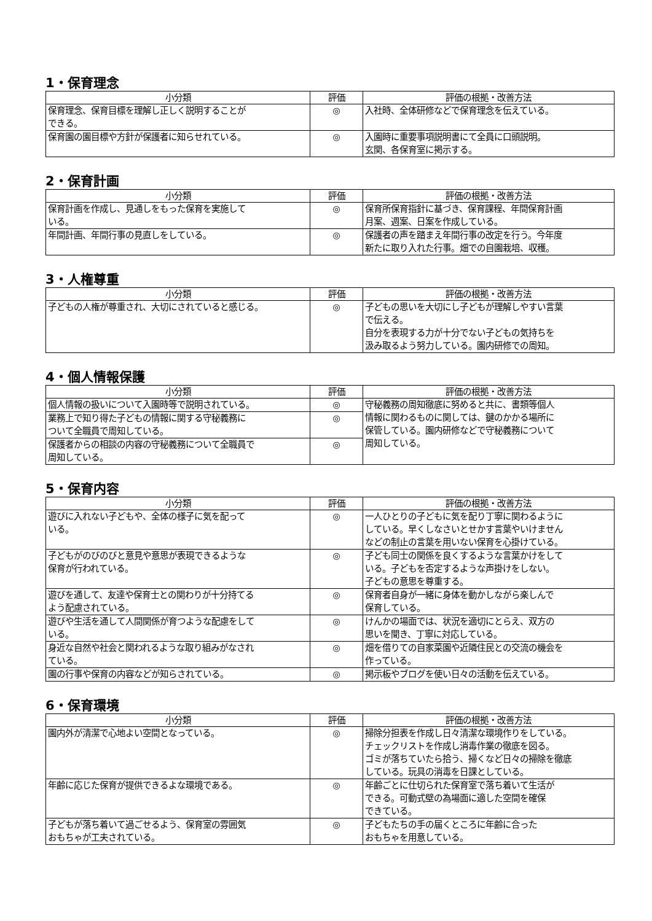1・保育理念
| 小分類 | 評価 | 評価の根拠・改善方法 |
| --- | --- | --- |
| 保育理念、保育目標を理解し正しく説明することが できる。 | ◎ | 入社時、全体研修などで保育理念を伝えている。 |
| 保育園の園目標や方針が保護者に知らせれている。 | ◎ | 入園時に重要事項説明書にて全員に口頭説明。 玄関、各保育室に掲示する。 |
2・保育計画
| 小分類 | 評価 | 評価の根拠・改善方法 |
| --- | --- | --- |
| 保育計画を作成し、見通しをもった保育を実施して いる。 | ◎ | 保育所保育指針に基づき、保育課程、年間保育計画 月案、週案、日案を作成している。 |
| 年間計画、年間行事の見直しをしている。 | ◎ | 保護者の声を踏まえ年間行事の改定を行う。今年度 新たに取り入れた行事。畑での自園栽培、収穫。 |
3・人権尊重
| 小分類 | 評価 | 評価の根拠・改善方法 |
| --- | --- | --- |
| 子どもの人権が尊重され、大切にされていると感じる。 | ◎ | 子どもの思いを大切にし子どもが理解しやすい言葉 で伝える。 自分を表現する力が十分でない子どもの気持ちを 汲み取るよう努力している。園内研修での周知。 |
4・個人情報保護
| 小分類 | 評価 | 評価の根拠・改善方法 |
| --- | --- | --- |
| 個人情報の扱いについて入園時等で説明されている。 | ◎ | 守秘義務の周知徹底に努めると共に、書類等個人 情報に関わるものに関しては、鍵のかかる場所に 保管している。園内研修などで守秘義務について 周知している。 |
| 業務上で知り得た子どもの情報に関する守秘義務に ついて全職員で周知している。 | ◎ | |
| 保護者からの相談の内容の守秘義務について全職員で 周知している。 | ◎ | |
5・保育内容
| 小分類 | 評価 | 評価の根拠・改善方法 |
| --- | --- | --- |
| 遊びに入れない子どもや、全体の様子に気を配って いる。 | ◎ | 一人ひとりの子どもに気を配り丁寧に関わるように している。早くしなさいとせかす言葉やいけません などの制止の言葉を用いない保育を心掛けている。 |
| 子どもがのびのびと意見や意思が表現できるような 保育が行われている。 | ◎ | 子ども同士の関係を良くするような言葉かけをして いる。子どもを否定するような声掛けをしない。 子どもの意思を尊重する。 |
| 遊びを通して、友達や保育士との関わりが十分持てる よう配慮されている。 | ◎ | 保育者自身が一緒に身体を動かしながら楽しんで 保育している。 |
| 遊びや生活を通して人間関係が育つような配慮をして いる。 | ◎ | けんかの場面では、状況を適切にとらえ、双方の 思いを聞き、丁寧に対応している。 |
| 身近な自然や社会と関われるような取り組みがなされ ている。 | ◎ | 畑を借りての自家菜園や近隣住民との交流の機会を 作っている。 |
| 園の行事や保育の内容などが知らされている。 | ◎ | 掲示板やブログを使い日々の活動を伝えている。 |
6・保育環境
| 小分類 | 評価 | 評価の根拠・改善方法 |
| --- | --- | --- |
| 園内外が清潔で心地よい空間となっている。 | ◎ | 掃除分担表を作成し日々清潔な環境作りをしている。 チェックリストを作成し消毒作業の徹底を図る。 ゴミが落ちていたら拾う、掃くなど日々の掃除を徹底 している。玩具の消毒を日課としている。 |
| 年齢に応じた保育が提供できるよな環境である。 | ◎ | 年齢ごとに仕切られた保育室で落ち着いて生活が できる。可動式壁の為場面に適した空間を確保 できている。 |
| 子どもが落ち着いて過ごせるよう、保育室の雰囲気 おもちゃが工夫されている。 | ◎ | 子どもたちの手の届くところに年齢に合った おもちゃを用意している。 |